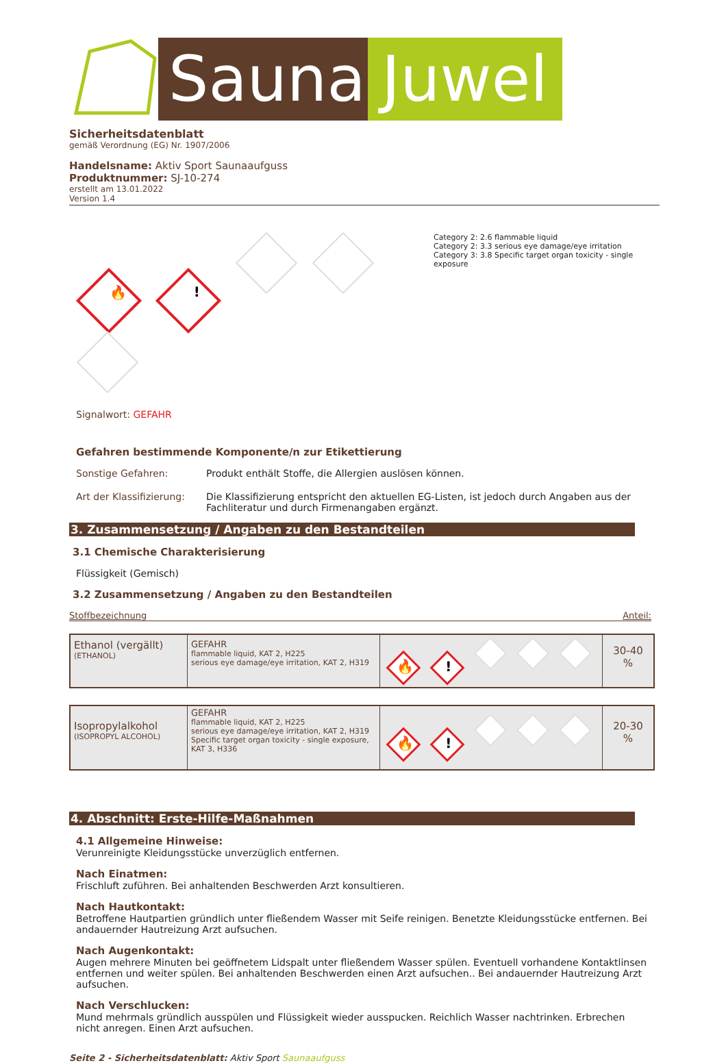Sauna Juwel
Sicherheitsdatenblatt
gemäß Verordnung (EG) Nr. 1907/2006
Handelsname: Aktiv Sport Saunaaufguss
Produktnummer: SJ-10-274
erstellt am 13.01.2022
Version 1.4
🔥!
Category 2: 2.6 flammable liquid
Category 2: 3.3 serious eye damage/eye irritation
Category 3: 3.8 Specific target organ toxicity - single exposure
Signalwort: GEFAHR
Gefahren bestimmende Komponente/n zur Etikettierung
Sonstige Gefahren: Produkt enthält Stoffe, die Allergien auslösen können.
Art der Klassifizierung: Die Klassifizierung entspricht den aktuellen EG-Listen, ist jedoch durch Angaben aus der Fachliteratur und durch Firmenangaben ergänzt.
3. Zusammensetzung / Angaben zu den Bestandteilen
3.1 Chemische Charakterisierung
Flüssigkeit (Gemisch)
3.2 Zusammensetzung / Angaben zu den Bestandteilen
Stoffbezeichnung Anteil:
| Ethanol (vergällt) (ETHANOL) | GEFAHR flammable liquid, KAT 2, H225 serious eye damage/eye irritation, KAT 2, H319 | 🔥 ! | 30-40 % |
| Isopropylalkohol (ISOPROPYL ALCOHOL) | GEFAHR flammable liquid, KAT 2, H225 serious eye damage/eye irritation, KAT 2, H319 Specific target organ toxicity - single exposure, KAT 3, H336 | 🔥 ! | 20-30 % |
4. Abschnitt: Erste-Hilfe-Maßnahmen
4.1 Allgemeine Hinweise:
Verunreinigte Kleidungsstücke unverzüglich entfernen.
Nach Einatmen:
Frischluft zuführen. Bei anhaltenden Beschwerden Arzt konsultieren.
Nach Hautkontakt:
Betroffene Hautpartien gründlich unter fließendem Wasser mit Seife reinigen. Benetzte Kleidungsstücke entfernen. Bei andauernder Hautreizung Arzt aufsuchen.
Nach Augenkontakt:
Augen mehrere Minuten bei geöffnetem Lidspalt unter fließendem Wasser spülen. Eventuell vorhandene Kontaktlinsen entfernen und weiter spülen. Bei anhaltenden Beschwerden einen Arzt aufsuchen.. Bei andauernder Hautreizung Arzt aufsuchen.
Nach Verschlucken:
Mund mehrmals gründlich ausspülen und Flüssigkeit wieder ausspucken. Reichlich Wasser nachtrinken. Erbrechen nicht anregen. Einen Arzt aufsuchen.
Seite 2 - Sicherheitsdatenblatt: Aktiv Sport Saunaaufguss